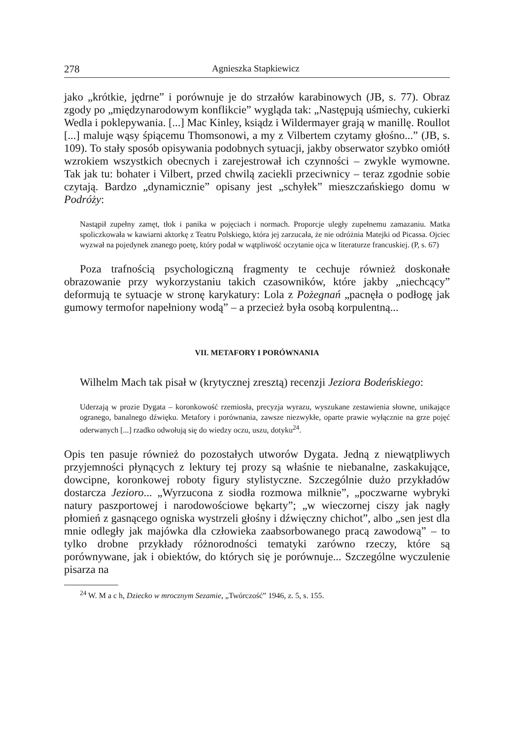278 Agnieszka Stapkiewicz
jako „krótkie, jędrne” i porównuje je do strzałów karabinowych (JB, s. 77). Obraz zgody po „międzynarodowym konflikcie” wygląda tak: „Następują uśmiechy, cukierki Wedla i poklepywania. [...] Mac Kinley, ksiądz i Wildermayer grają w manillę. Roullot [...] maluje wąsy śpiącemu Thomsonowi, a my z Vilbertem czytamy głośno...” (JB, s. 109). To stały sposób opisywania podobnych sytuacji, jakby obserwator szybko omiótł wzrokiem wszystkich obecnych i zarejestrował ich czynności – zwykle wymowne. Tak jak tu: bohater i Vilbert, przed chwilą zaciekli przeciwnicy – teraz zgodnie sobie czytają. Bardzo „dynamicznie” opisany jest „schyłek” mieszczańskiego domu w Podróży:
Nastąpił zupełny zamęt, tłok i panika w pojęciach i normach. Proporcje uległy zupełnemu zamazaniu. Matka spoliczkowała w kawiarni aktorkę z Teatru Polskiego, która jej zarzucała, że nie odróżnia Matejki od Picassa. Ojciec wyzwał na pojedynek znanego poetę, który podał w wątpliwość oczytanie ojca w literaturze francuskiej. (P, s. 67)
Poza trafnością psychologiczną fragmenty te cechuje również doskonałe obrazowanie przy wykorzystaniu takich czasowników, które jakby „niechcący” deformują te sytuacje w stronę karykatury: Lola z Pożegnań „pacnęła o podłogę jak gumowy termofor napełniony wodą” – a przecież była osobą korpulentną...
VII. METAFORY I PORÓWNANIA
Wilhelm Mach tak pisał w (krytycznej zresztą) recenzji Jeziora Bodeńskiego:
Uderzają w prozie Dygata – koronkowość rzemiosła, precyzja wyrazu, wyszukane zestawienia słowne, unikające ogranego, banalnego dźwięku. Metafory i porównania, zawsze niezwykłe, oparte prawie wyłącznie na grze pojęć oderwanych [...] rzadko odwołują się do wiedzy oczu, uszu, dotyku<sup>24</sup>.
Opis ten pasuje również do pozostałych utworów Dygata. Jedną z niewątpliwych przyjemności płynących z lektury tej prozy są właśnie te niebanalne, zaskakujące, dowcipne, koronkowej roboty figury stylistyczne. Szczególnie dużo przykładów dostarcza Jezioro... „Wyrzucona z siodła rozmowa milknie”, „poczwarne wybryki natury paszportowej i narodowościowe bękarty”; „w wieczornej ciszy jak nagły płomień z gasnącego ogniska wystrzeli głośny i dźwięczny chichot”, albo „sen jest dla mnie odległy jak majówka dla człowieka zaabsorbowanego pracą zawodową” – to tylko drobne przykłady różnorodności tematyki zarówno rzeczy, które są porównywane, jak i obiektów, do których się je porównuje... Szczególne wyczulenie pisarza na
<sup>24</sup> W. M a c h, Dziecko w mrocznym Sezamie, „Twórczość” 1946, z. 5, s. 155.